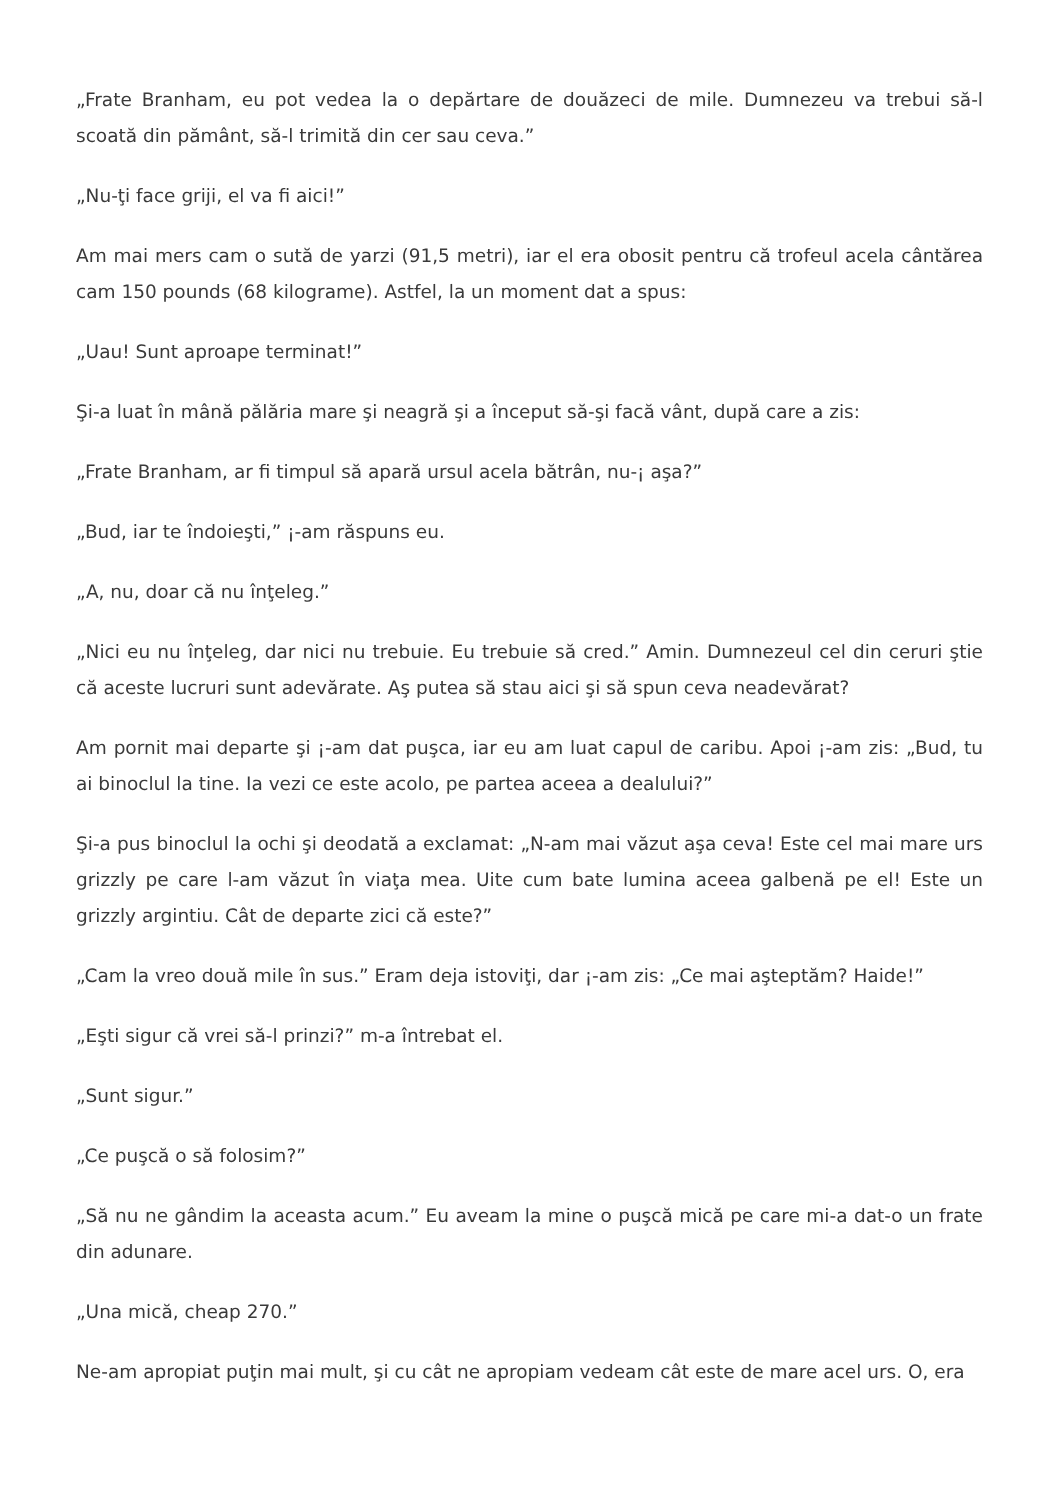„Frate Branham, eu pot vedea la o depărtare de douăzeci de mile. Dumnezeu va trebui să-l scoată din pământ, să-l trimită din cer sau ceva.”
„Nu-ţi face griji, el va fi aici!”
Am mai mers cam o sută de yarzi (91,5 metri), iar el era obosit pentru că trofeul acela cântărea cam 150 pounds (68 kilograme). Astfel, la un moment dat a spus:
„Uau! Sunt aproape terminat!”
Şi-a luat în mână pălăria mare şi neagră şi a început să-şi facă vânt, după care a zis:
„Frate Branham, ar fi timpul să apară ursul acela bătrân, nu-¡ aşa?”
„Bud, iar te îndoieşti,” ¡-am răspuns eu.
„A, nu, doar că nu înţeleg.”
„Nici eu nu înţeleg, dar nici nu trebuie. Eu trebuie să cred.” Amin. Dumnezeul cel din ceruri ştie că aceste lucruri sunt adevărate. Aş putea să stau aici şi să spun ceva neadevărat?
Am pornit mai departe şi ¡-am dat puşca, iar eu am luat capul de caribu. Apoi ¡-am zis: „Bud, tu ai binoclul la tine. Ia vezi ce este acolo, pe partea aceea a dealului?”
Şi-a pus binoclul la ochi şi deodată a exclamat: „N-am mai văzut aşa ceva! Este cel mai mare urs grizzly pe care l-am văzut în viaţa mea. Uite cum bate lumina aceea galbenă pe el! Este un grizzly argintiu. Cât de departe zici că este?”
„Cam la vreo două mile în sus.” Eram deja istoviţi, dar ¡-am zis: „Ce mai aşteptăm? Haide!”
„Eşti sigur că vrei să-l prinzi?” m-a întrebat el.
„Sunt sigur.”
„Ce puşcă o să folosim?”
„Să nu ne gândim la aceasta acum.” Eu aveam la mine o puşcă mică pe care mi-a dat-o un frate din adunare.
„Una mică, cheap 270.”
Ne-am apropiat puţin mai mult, şi cu cât ne apropiam vedeam cât este de mare acel urs. O, era